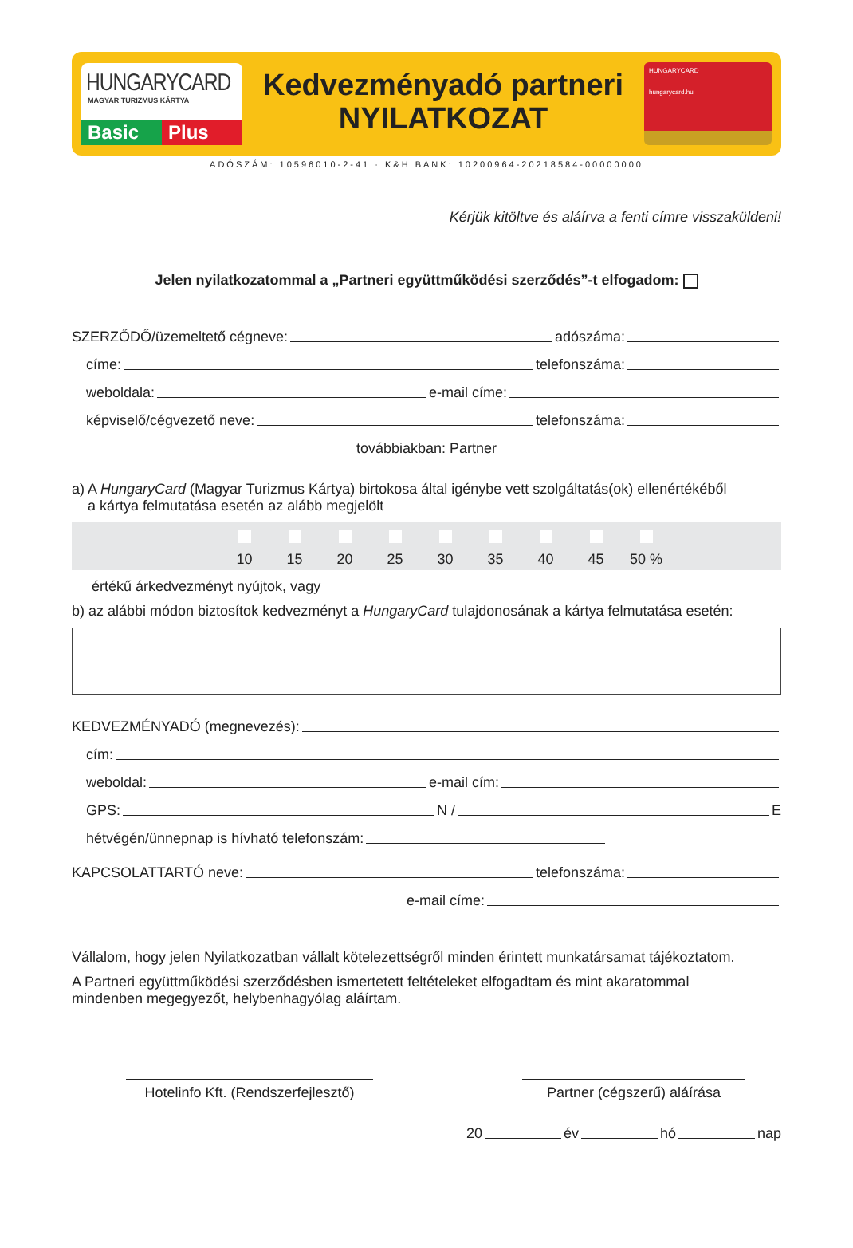HUNGARYCARD
MAGYAR TURIZMUS KÁRTYA
Basic Plus
Kedvezményadó partneri
NYILATKOZAT
HUNGARYCARD
hungarycard.hu
ADÓSZÁM: 10596010-2-41 · K&H BANK: 10200964-20218584-00000000
Kérjük kitöltve és aláírva a fenti címre visszaküldeni!
Jelen nyilatkozatommal a „Partneri együttműködési szerződés”-t elfogadom:
SZERZŐDŐ/üzemeltető cégneve: adószáma:
címe: telefonszáma:
weboldala: e-mail címe:
képviselő/cégvezető neve: telefonszáma:
továbbiakban: Partner
a) A HungaryCard (Magyar Turizmus Kártya) birtokosa által igénybe vett szolgáltatás(ok) ellenértékéből
a kártya felmutatása esetén az alább megjelölt
10 15 20 25 30 35 40 45 50 %
értékű árkedvezményt nyújtok, vagy
b) az alábbi módon biztosítok kedvezményt a HungaryCard tulajdonosának a kártya felmutatása esetén:
KEDVEZMÉNYADÓ (megnevezés):
cím:
weboldal: e-mail cím:
GPS: N / E
hétvégén/ünnepnap is hívható telefonszám:
KAPCSOLATTARTÓ neve: telefonszáma:
e-mail címe:
Vállalom, hogy jelen Nyilatkozatban vállalt kötelezettségről minden érintett munkatársamat tájékoztatom.
A Partneri együttműködési szerződésben ismertetett feltételeket elfogadtam és mint akaratommal
mindenben megegyezőt, helybenhagyólag aláírtam.
Hotelinfo Kft. (Rendszerfejlesztő)
Partner (cégszerű) aláírása
20 év hó nap